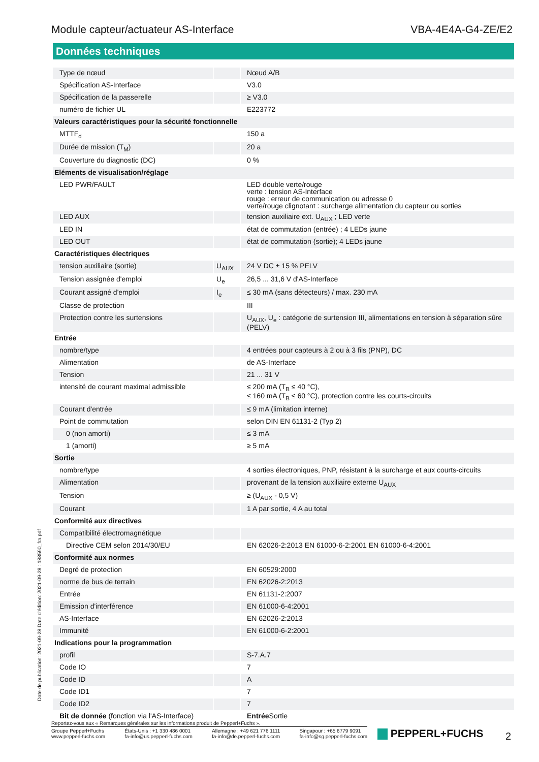Module capteur/actuateur AS-Interface VBA-4E4A-G4-ZE/E2
Données techniques
| Type de nœud | | Nœud A/B |
| Spécification AS-Interface | | V3.0 |
| Spécification de la passerelle | | ≥ V3.0 |
| numéro de fichier UL | | E223772 |
| Valeurs caractéristiques pour la sécurité fonctionnelle | | |
| MTTF<sub>d</sub> | | 150 a |
| Durée de mission (T<sub>M</sub>) | | 20 a |
| Couverture du diagnostic (DC) | | 0 % |
| Eléments de visualisation/réglage | | |
| LED PWR/FAULT | | LED double verte/rouge verte : tension AS-Interface rouge : erreur de communication ou adresse 0 verte/rouge clignotant : surcharge alimentation du capteur ou sorties |
| LED AUX | | tension auxiliaire ext. U<sub>AUX</sub> ; LED verte |
| LED IN | | état de commutation (entrée) ; 4 LEDs jaune |
| LED OUT | | état de commutation (sortie); 4 LEDs jaune |
| Caractéristiques électriques | | |
| tension auxiliaire (sortie) | U<sub>AUX</sub> | 24 V DC ± 15 % PELV |
| Tension assignée d'emploi | U<sub>e</sub> | 26,5 ... 31,6 V d'AS-Interface |
| Courant assigné d'emploi | I<sub>e</sub> | ≤ 30 mA (sans détecteurs) / max. 230 mA |
| Classe de protection | | III |
| Protection contre les surtensions | | U<sub>AUX</sub>, U<sub>e</sub> : catégorie de surtension III, alimentations en tension à séparation sûre (PELV) |
| Entrée | | |
| nombre/type | | 4 entrées pour capteurs à 2 ou à 3 fils (PNP), DC |
| Alimentation | | de AS-Interface |
| Tension | | 21 ... 31 V |
| intensité de courant maximal admissible | | ≤ 200 mA (T<sub>B</sub> ≤ 40 °C), ≤ 160 mA (T<sub>B</sub> ≤ 60 °C), protection contre les courts-circuits |
| Courant d'entrée | | ≤ 9 mA (limitation interne) |
| Point de commutation | | selon DIN EN 61131-2 (Typ 2) |
| 0 (non amorti) | | ≤ 3 mA |
| 1 (amorti) | | ≥ 5 mA |
| Sortie | | |
| nombre/type | | 4 sorties électroniques, PNP, résistant à la surcharge et aux courts-circuits |
| Alimentation | | provenant de la tension auxiliaire externe U<sub>AUX</sub> |
| Tension | | ≥ (U<sub>AUX</sub> - 0,5 V) |
| Courant | | 1 A par sortie, 4 A au total |
| Conformité aux directives | | |
| Compatibilité électromagnétique | | |
| Directive CEM selon 2014/30/EU | | EN 62026-2:2013 EN 61000-6-2:2001 EN 61000-6-4:2001 |
| Conformité aux normes | | |
| Degré de protection | | EN 60529:2000 |
| norme de bus de terrain | | EN 62026-2:2013 |
| Entrée | | EN 61131-2:2007 |
| Emission d'interférence | | EN 61000-6-4:2001 |
| AS-Interface | | EN 62026-2:2013 |
| Immunité | | EN 61000-6-2:2001 |
| Indications pour la programmation | | |
| profil | | S-7.A.7 |
| Code IO | | 7 |
| Code ID | | A |
| Code ID1 | | 7 |
| Code ID2 | | 7 |
| Bit de donnée (fonction via l'AS-Interface) | | Entrée Sortie |
Date de publication: 2021-09-28 Date d'édition: 2021-09-28 : 188590_fra.pdf
Reportez-vous aux « Remarques générales sur les informations produit de Pepperl+Fuchs ».
Groupe Pepperl+Fuchs
www.pepperl-fuchs.com États-Unis : +1 330 486 0001
fa-info@us.pepperl-fuchs.com Allemagne : +49 621 776 1111
fa-info@de.pepperl-fuchs.com Singapour : +65 6779 9091
fa-info@sg.pepperl-fuchs.com
PEPPERL+FUCHS 2